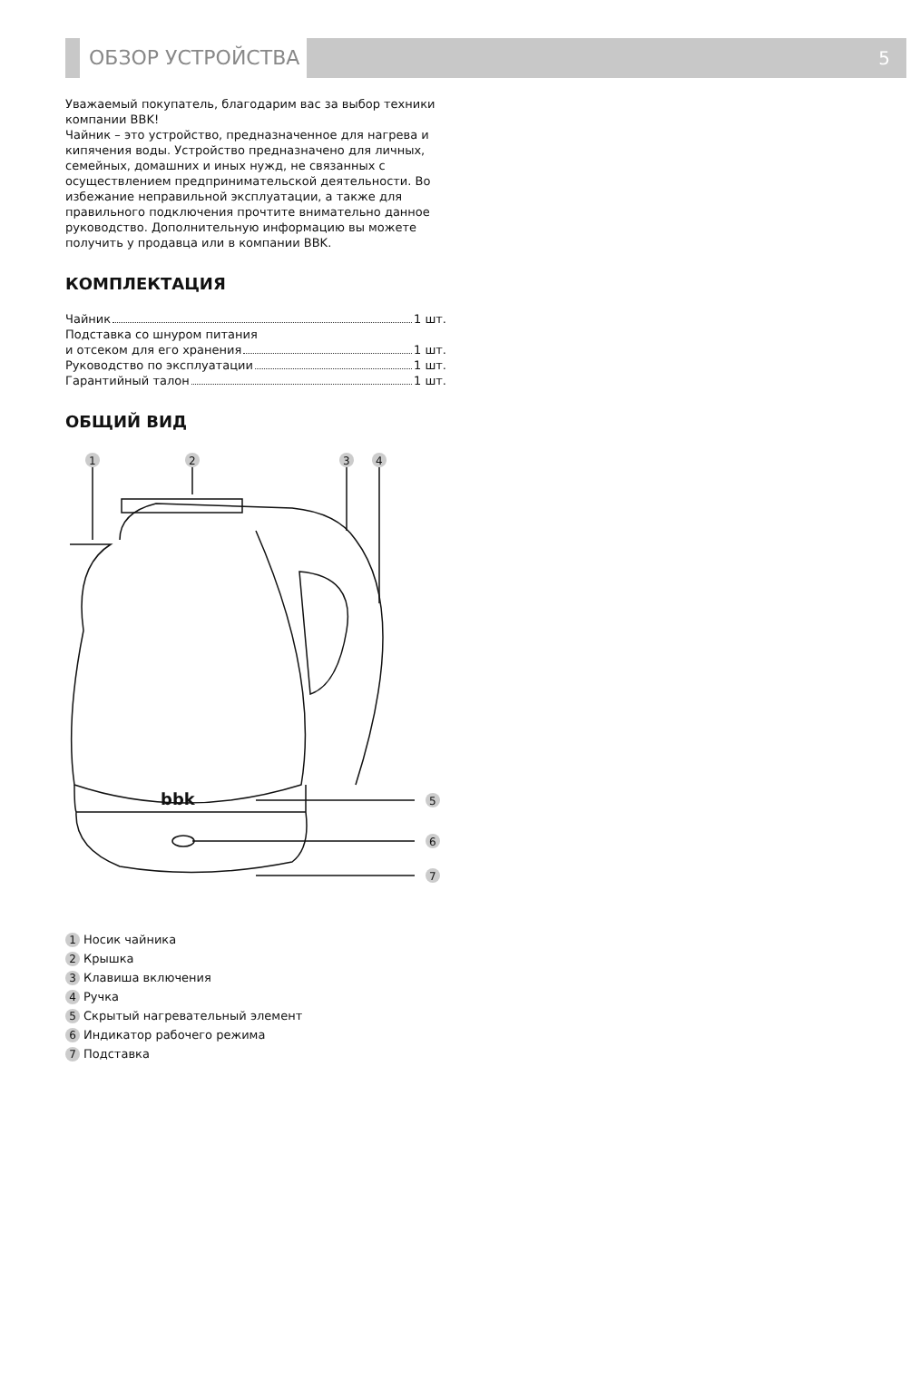ОБЗОР УСТРОЙСТВА 5
Уважаемый покупатель, благодарим вас за выбор техники компании BBK!
Чайник – это устройство, предназначенное для нагрева и кипячения воды. Устройство предназначено для личных, семейных, домашних и иных нужд, не связанных с осуществлением предпринимательской деятельности. Во избежание неправильной эксплуатации, а также для правильного подключения прочтите внимательно данное руководство. Дополнительную информацию вы можете получить у продавца или в компании BBK.
КОМПЛЕКТАЦИЯ
Чайник 1 шт.
Подставка со шнуром питания
и отсеком для его хранения 1 шт.
Руководство по эксплуатации 1 шт.
Гарантийный талон 1 шт.
ОБЩИЙ ВИД
1
2
3
4
bbk
5
6
7
1 Носик чайника
2 Крышка
3 Клавиша включения
4 Ручка
5 Скрытый нагревательный элемент
6 Индикатор рабочего режима
7 Подставка